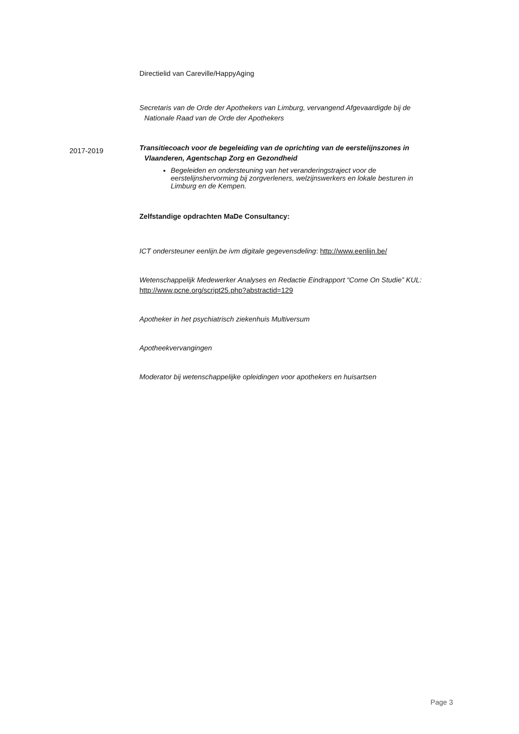Directielid van Careville/HappyAging
Secretaris van de Orde der Apothekers van Limburg, vervangend Afgevaardigde bij de Nationale Raad van de Orde der Apothekers
2017-2019
Transitiecoach voor de begeleiding van de oprichting van de eerstelijnszones in Vlaanderen, Agentschap Zorg en Gezondheid
Begeleiden en ondersteuning van het veranderingstraject voor de eerstelijnshervorming bij zorgverleners, welzijnswerkers en lokale besturen in Limburg en de Kempen.
Zelfstandige opdrachten MaDe Consultancy:
ICT ondersteuner eenlijn.be ivm digitale gegevensdeling: http://www.eenlijn.be/
Wetenschappelijk Medewerker Analyses en Redactie Eindrapport “Come On Studie” KUL: http://www.pcne.org/script25.php?abstractid=129
Apotheker in het psychiatrisch ziekenhuis Multiversum
Apotheekvervangingen
Moderator bij wetenschappelijke opleidingen voor apothekers en huisartsen
Page 3